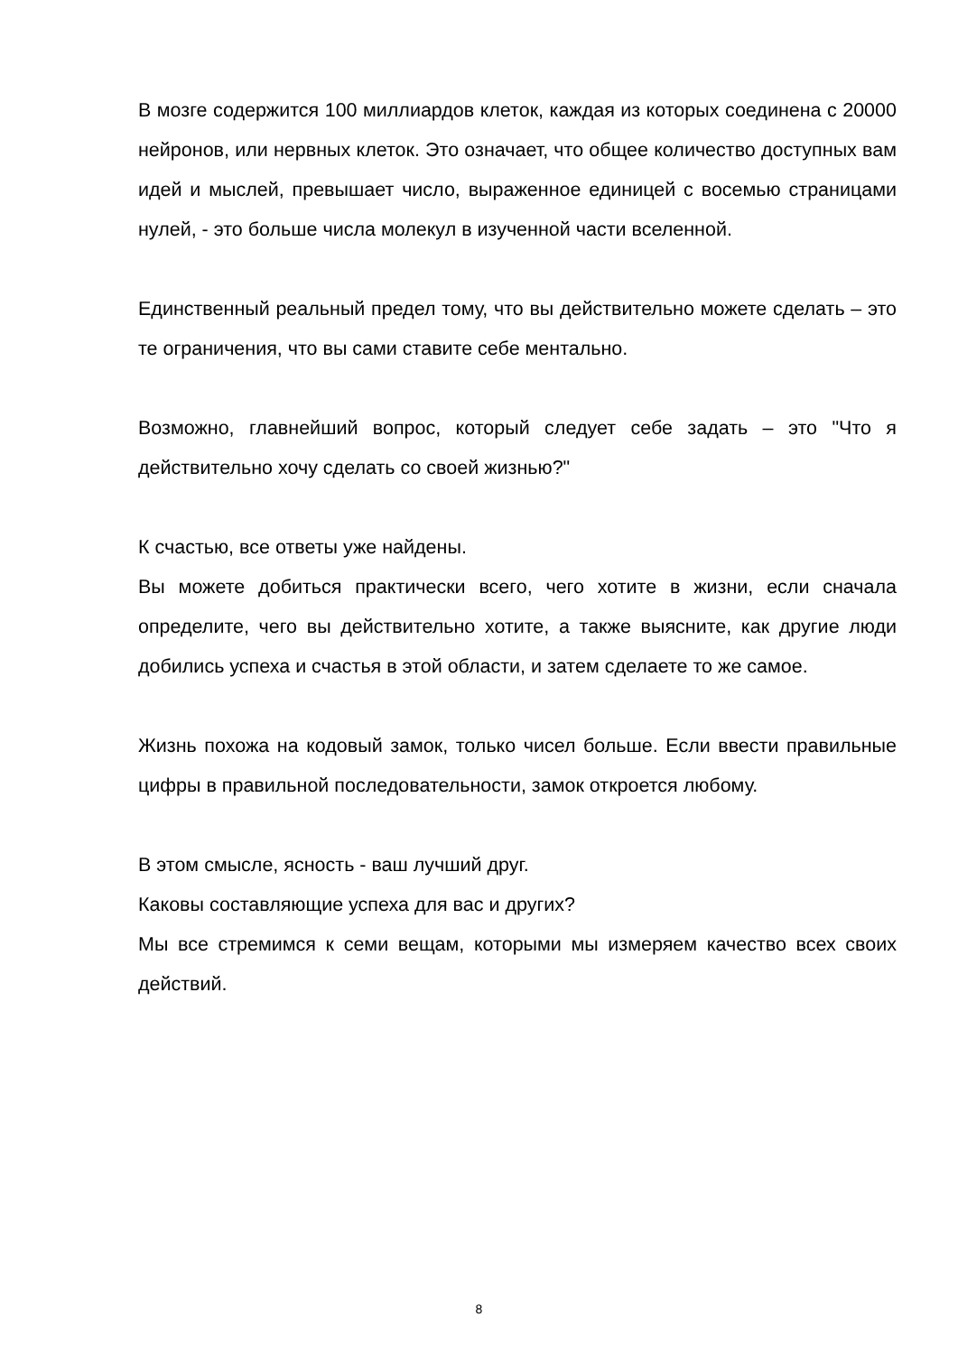В мозге содержится 100 миллиардов клеток, каждая из которых соединена с 20000 нейронов, или нервных клеток. Это означает, что общее количество доступных вам идей и мыслей, превышает число, выраженное единицей с восемью страницами нулей, - это больше числа молекул в изученной части вселенной.
Единственный реальный предел тому, что вы действительно можете сделать – это те ограничения, что вы сами ставите себе ментально.
Возможно, главнейший вопрос, который следует себе задать – это "Что я действительно хочу сделать со своей жизнью?"
К счастью, все ответы уже найдены.
Вы можете добиться практически всего, чего хотите в жизни, если сначала определите, чего вы действительно хотите, а также выясните, как другие люди добились успеха и счастья в этой области, и затем сделаете то же самое.
Жизнь похожа на кодовый замок, только чисел больше. Если ввести правильные цифры в правильной последовательности, замок откроется любому.
В этом смысле, ясность - ваш лучший друг.
Каковы составляющие успеха для вас и других?
Мы все стремимся к семи вещам, которыми мы измеряем качество всех своих действий.
8